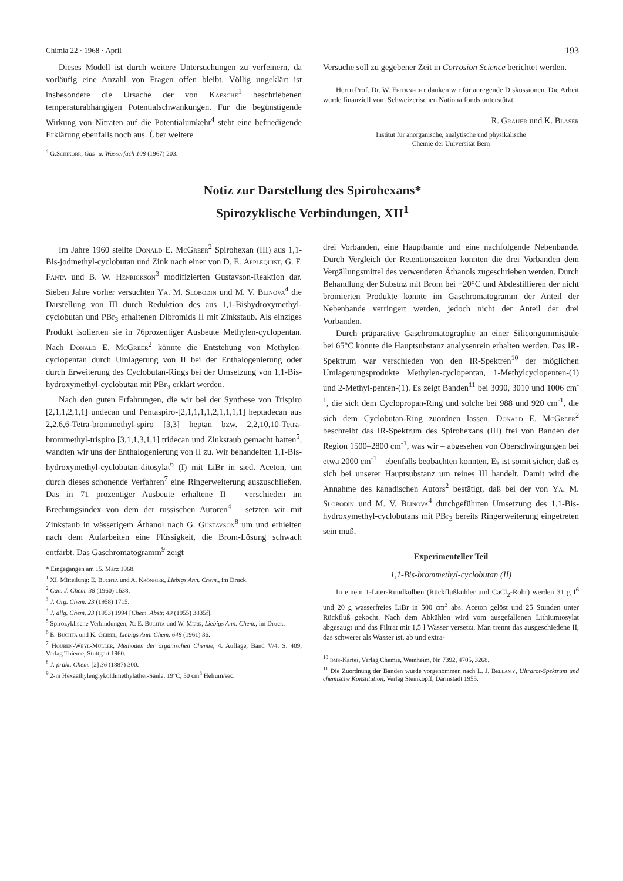Chimia 22 · 1968 · April 193
Dieses Modell ist durch weitere Untersuchungen zu verfeinern, da vorläufig eine Anzahl von Fragen offen bleibt. Völlig ungeklärt ist insbesondere die Ursache der von Kaesche<sup>1</sup> beschriebenen temperaturabhängigen Potentialschwankungen. Für die begünstigende Wirkung von Nitraten auf die Potentialumkehr<sup>4</sup> steht eine befriedigende Erklärung ebenfalls noch aus. Über weitere
<sup>4</sup> G.Schikorr, Gas- u. Wasserfach 108 (1967) 203.
Versuche soll zu gegebener Zeit in Corrosion Science berichtet werden.
Herrn Prof. Dr. W. Feitknecht danken wir für anregende Diskussionen. Die Arbeit wurde finanziell vom Schweizerischen Nationalfonds unterstützt.
R. Grauer und K. Blaser
Institut für anorganische, analytische und physikalische
Chemie der Universität Bern
Notiz zur Darstellung des Spirohexans*
Spirozyklische Verbindungen, XII<sup>1</sup>
Im Jahre 1960 stellte Donald E. McGreer<sup>2</sup> Spirohexan (III) aus 1,1-Bis-jodmethyl-cyclobutan und Zink nach einer von D. E. Applequist, G. F. Fanta und B. W. Henrickson<sup>3</sup> modifizierten Gustavson-Reaktion dar. Sieben Jahre vorher versuchten Ya. M. Slobodin und M. V. Blinova<sup>4</sup> die Darstellung von III durch Reduktion des aus 1,1-Bishydroxymethyl-cyclobutan und PBr<sub>3</sub> erhaltenen Dibromids II mit Zinkstaub. Als einziges Produkt isolierten sie in 76prozentiger Ausbeute Methylen-cyclopentan. Nach Donald E. McGreer<sup>2</sup> könnte die Entstehung von Methylen-cyclopentan durch Umlagerung von II bei der Enthalogenierung oder durch Erweiterung des Cyclobutan-Rings bei der Umsetzung von 1,1-Bis-hydroxymethyl-cyclobutan mit PBr<sub>3</sub> erklärt werden.
Nach den guten Erfahrungen, die wir bei der Synthese von Trispiro [2,1,1,2,1,1] undecan und Pentaspiro-[2,1,1,1,1,2,1,1,1,1] heptadecan aus 2,2,6,6-Tetra-brommethyl-spiro [3,3] heptan bzw. 2,2,10,10-Tetra-brommethyl-trispiro [3,1,1,3,1,1] tridecan und Zinkstaub gemacht hatten<sup>5</sup>, wandten wir uns der Enthalogenierung von II zu. Wir behandelten 1,1-Bis-hydroxymethyl-cyclobutan-ditosylat<sup>6</sup> (I) mit LiBr in sied. Aceton, um durch dieses schonende Verfahren<sup>7</sup> eine Ringerweiterung auszuschließen. Das in 71 prozentiger Ausbeute erhaltene II – verschieden im Brechungsindex von dem der russischen Autoren<sup>4</sup> – setzten wir mit Zinkstaub in wässerigem Äthanol nach G. Gustavson<sup>8</sup> um und erhielten nach dem Aufarbeiten eine Flüssigkeit, die Brom-Lösung schwach entfärbt. Das Gaschromatogramm<sup>9</sup> zeigt
* Eingegangen am 15. März 1968.
<sup>1</sup> XI. Mitteilung: E. Buchta und A. Kröniger, Liebigs Ann. Chem., im Druck.
<sup>2</sup> Can. J. Chem. 38 (1960) 1638.
<sup>3</sup> J. Org. Chem. 23 (1958) 1715.
<sup>4</sup> J. allg. Chem. 23 (1953) 1994 [Chem. Abstr. 49 (1955) 3835f].
<sup>5</sup> Spirozyklische Verbindungen, X: E. Buchta und W. Merk, Liebigs Ann. Chem., im Druck.
<sup>6</sup> E. Buchta und K. Geibel, Liebigs Ann. Chem. 648 (1961) 36.
<sup>7</sup> Houben-Weyl-Müller, Methoden der organischen Chemie, 4. Auflage, Band V/4, S. 409, Verlag Thieme, Stuttgart 1960.
<sup>8</sup> J. prakt. Chem. [2] 36 (1887) 300.
<sup>9</sup> 2-m Hexaäthylenglykoldimethyläther-Säule, 19°C, 50 cm<sup>3</sup> Helium/sec.
drei Vorbanden, eine Hauptbande und eine nachfolgende Nebenbande. Durch Vergleich der Retentionszeiten konnten die drei Vorbanden dem Vergällungsmittel des verwendeten Äthanols zugeschrieben werden. Durch Behandlung der Substnz mit Brom bei −20°C und Abdestillieren der nicht bromierten Produkte konnte im Gaschromatogramm der Anteil der Nebenbande verringert werden, jedoch nicht der Anteil der drei Vorbanden.
Durch präparative Gaschromatographie an einer Silicongummisäule bei 65°C konnte die Hauptsubstanz analysenrein erhalten werden. Das IR-Spektrum war verschieden von den IR-Spektren<sup>10</sup> der möglichen Umlagerungsprodukte Methylen-cyclopentan, 1-Methylcyclopenten-(1) und 2-Methyl-penten-(1). Es zeigt Banden<sup>11</sup> bei 3090, 3010 und 1006 cm<sup>-1</sup>, die sich dem Cyclopropan-Ring und solche bei 988 und 920 cm<sup>-1</sup>, die sich dem Cyclobutan-Ring zuordnen lassen. Donald E. McGreer<sup>2</sup> beschreibt das IR-Spektrum des Spirohexans (III) frei von Banden der Region 1500–2800 cm<sup>-1</sup>, was wir – abgesehen von Oberschwingungen bei etwa 2000 cm<sup>-1</sup> – ebenfalls beobachten konnten. Es ist somit sicher, daß es sich bei unserer Hauptsubstanz um reines III handelt. Damit wird die Annahme des kanadischen Autors<sup>2</sup> bestätigt, daß bei der von Ya. M. Slobodin und M. V. Blinova<sup>4</sup> durchgeführten Umsetzung des 1,1-Bis-hydroxymethyl-cyclobutans mit PBr<sub>3</sub> bereits Ringerweiterung eingetreten sein muß.
Experimenteller Teil
1,1-Bis-brommethyl-cyclobutan (II)
In einem 1-Liter-Rundkolben (Rückflußkühler und CaCl<sub>2</sub>-Rohr) werden 31 g I<sup>6</sup> und 20 g wasserfreies LiBr in 500 cm<sup>3</sup> abs. Aceton gelöst und 25 Stunden unter Rückfluß gekocht. Nach dem Abkühlen wird vom ausgefallenen Lithiumtosylat abgesaugt und das Filtrat mit 1,5 l Wasser versetzt. Man trennt das ausgeschiedene II, das schwerer als Wasser ist, ab und extra-
<sup>10</sup> dms-Kartei, Verlag Chemie, Weinheim, Nr. 7392, 4705, 3268.
<sup>11</sup> Die Zuordnung der Banden wurde vorgenommen nach L. J. Bellamy, Ultrarot-Spektrum und chemische Konstitution, Verlag Steinkopff, Darmstadt 1955.